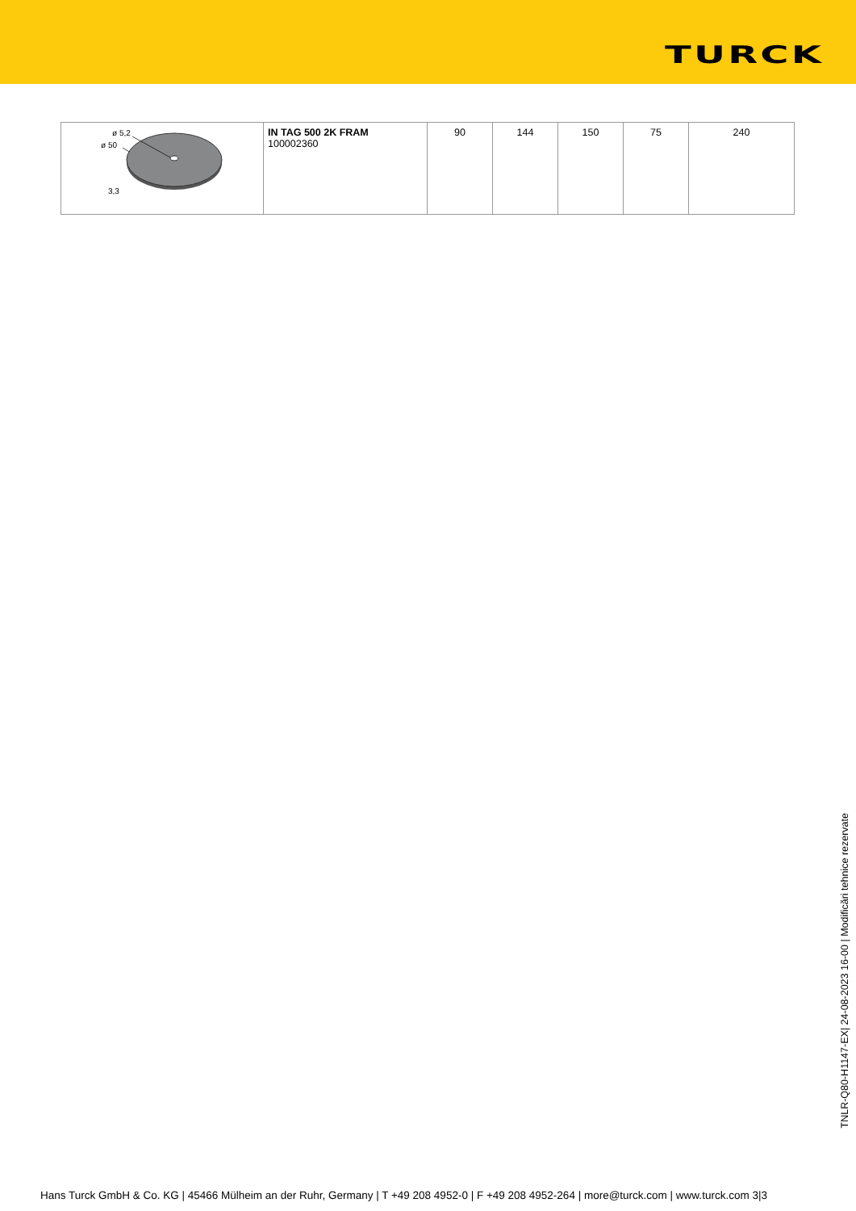TURCK
| ø 5,2 ø 50 3,3 | IN TAG 500 2K FRAM 100002360 | 90 | 144 | 150 | 75 | 240 |
TNLR-Q80-H1147-EX| 24-08-2023 16-00 | Modificări tehnice rezervate
Hans Turck GmbH & Co. KG | 45466 Mülheim an der Ruhr, Germany | T +49 208 4952-0 | F +49 208 4952-264 | more@turck.com | www.turck.com 3|3